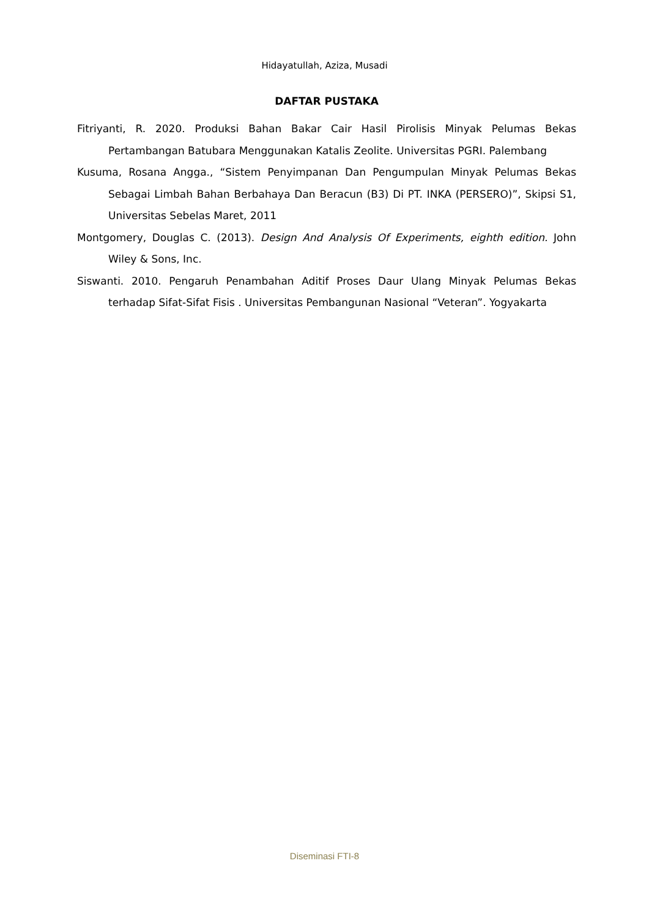Hidayatullah, Aziza, Musadi
DAFTAR PUSTAKA
Fitriyanti, R. 2020. Produksi Bahan Bakar Cair Hasil Pirolisis Minyak Pelumas Bekas Pertambangan Batubara Menggunakan Katalis Zeolite. Universitas PGRI. Palembang
Kusuma, Rosana Angga., “Sistem Penyimpanan Dan Pengumpulan Minyak Pelumas Bekas Sebagai Limbah Bahan Berbahaya Dan Beracun (B3) Di PT. INKA (PERSERO)”, Skipsi S1, Universitas Sebelas Maret, 2011
Montgomery, Douglas C. (2013). Design And Analysis Of Experiments, eighth edition. John Wiley & Sons, Inc.
Siswanti. 2010. Pengaruh Penambahan Aditif Proses Daur Ulang Minyak Pelumas Bekas terhadap Sifat-Sifat Fisis . Universitas Pembangunan Nasional “Veteran”. Yogyakarta
Diseminasi FTI-8